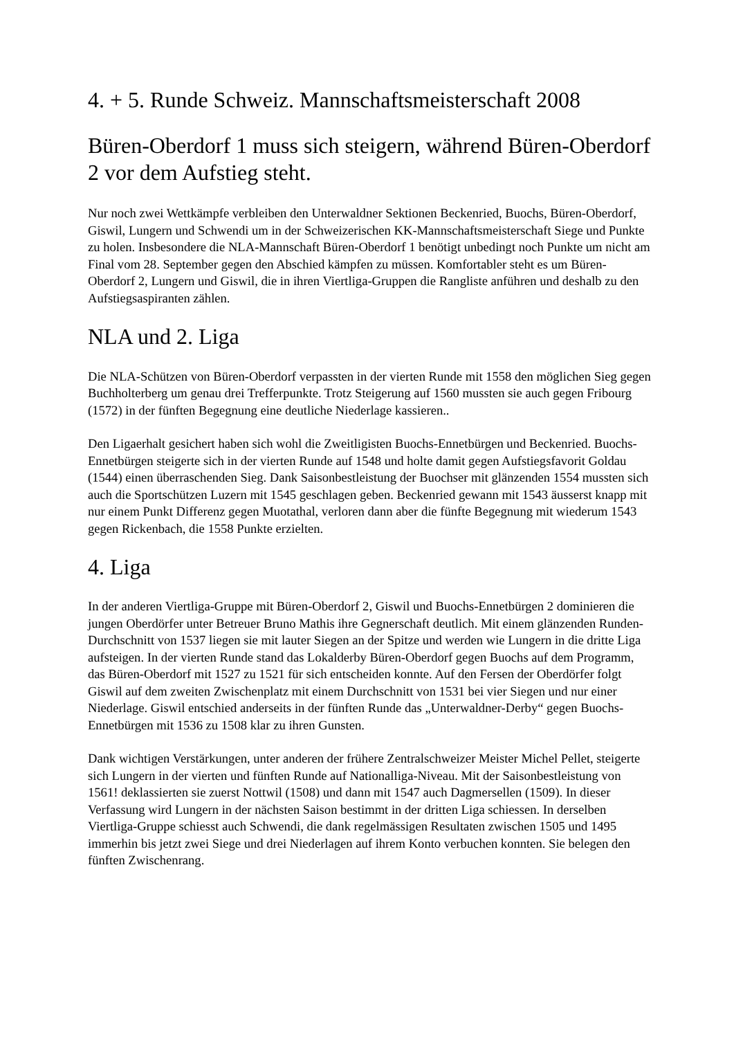4. + 5. Runde Schweiz. Mannschaftsmeisterschaft 2008
Büren-Oberdorf 1 muss sich steigern, während Büren-Oberdorf 2 vor dem Aufstieg steht.
Nur noch zwei Wettkämpfe verbleiben den Unterwaldner Sektionen Beckenried, Buochs, Büren-Oberdorf, Giswil, Lungern und Schwendi um in der Schweizerischen KK-Mannschaftsmeisterschaft Siege und Punkte zu holen. Insbesondere die NLA-Mannschaft Büren-Oberdorf 1 benötigt unbedingt noch Punkte um nicht am Final vom 28. September gegen den Abschied kämpfen zu müssen. Komfortabler steht es um Büren-Oberdorf 2, Lungern und Giswil, die in ihren Viertliga-Gruppen die Rangliste anführen und deshalb zu den Aufstiegsaspiranten zählen.
NLA und 2. Liga
Die NLA-Schützen von Büren-Oberdorf verpassten in der vierten Runde mit 1558 den möglichen Sieg gegen Buchholterberg um genau drei Trefferpunkte. Trotz Steigerung auf 1560 mussten sie auch gegen Fribourg (1572) in der fünften Begegnung eine deutliche Niederlage kassieren..
Den Ligaerhalt gesichert haben sich wohl die Zweitligisten Buochs-Ennetbürgen und Beckenried. Buochs-Ennetbürgen steigerte sich in der vierten Runde auf 1548 und holte damit gegen Aufstiegsfavorit Goldau (1544) einen überraschenden Sieg. Dank Saisonbestleistung der Buochser mit glänzenden 1554 mussten sich auch die Sportschützen Luzern mit 1545 geschlagen geben. Beckenried gewann mit 1543 äusserst knapp mit nur einem Punkt Differenz gegen Muotathal, verloren dann aber die fünfte Begegnung mit wiederum 1543 gegen Rickenbach, die 1558 Punkte erzielten.
4. Liga
In der anderen Viertliga-Gruppe mit Büren-Oberdorf 2, Giswil und Buochs-Ennetbürgen 2 dominieren die jungen Oberdörfer unter Betreuer Bruno Mathis ihre Gegnerschaft deutlich. Mit einem glänzenden Runden-Durchschnitt von 1537 liegen sie mit lauter Siegen an der Spitze und werden wie Lungern in die dritte Liga aufsteigen. In der vierten Runde stand das Lokalderby Büren-Oberdorf gegen Buochs auf dem Programm, das Büren-Oberdorf mit 1527 zu 1521 für sich entscheiden konnte. Auf den Fersen der Oberdörfer folgt Giswil auf dem zweiten Zwischenplatz mit einem Durchschnitt von 1531 bei vier Siegen und nur einer Niederlage. Giswil entschied anderseits in der fünften Runde das „Unterwaldner-Derby“ gegen Buochs-Ennetbürgen mit 1536 zu 1508 klar zu ihren Gunsten.
Dank wichtigen Verstärkungen, unter anderen der frühere Zentralschweizer Meister Michel Pellet, steigerte sich Lungern in der vierten und fünften Runde auf Nationalliga-Niveau. Mit der Saisonbestleistung von 1561! deklassierten sie zuerst Nottwil (1508) und dann mit 1547 auch Dagmersellen (1509). In dieser Verfassung wird Lungern in der nächsten Saison bestimmt in der dritten Liga schiessen. In derselben Viertliga-Gruppe schiesst auch Schwendi, die dank regelmässigen Resultaten zwischen 1505 und 1495 immerhin bis jetzt zwei Siege und drei Niederlagen auf ihrem Konto verbuchen konnten. Sie belegen den fünften Zwischenrang.